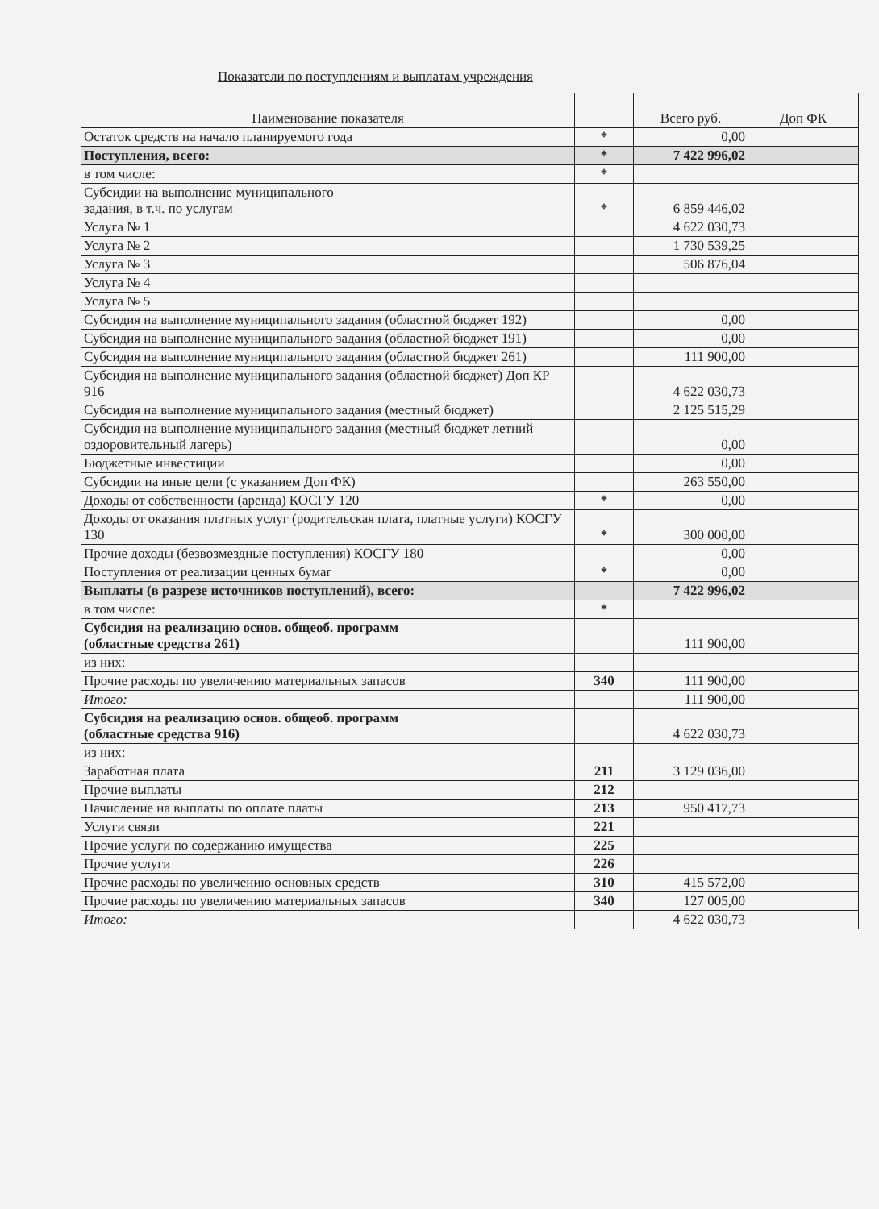Показатели по поступлениям и выплатам учреждения
| Наименование показателя | | Всего руб. | Доп ФК |
| --- | --- | --- | --- |
| Остаток средств на начало планируемого года | * | 0,00 | |
| Поступления, всего: | * | 7 422 996,02 | |
| в том числе: | * | | |
| Субсидии на выполнение муниципального задания, в т.ч. по услугам | * | 6 859 446,02 | |
| Услуга № 1 | | 4 622 030,73 | |
| Услуга № 2 | | 1 730 539,25 | |
| Услуга № 3 | | 506 876,04 | |
| Услуга № 4 | | | |
| Услуга № 5 | | | |
| Субсидия на выполнение муниципального задания (областной бюджет 192) | | 0,00 | |
| Субсидия на выполнение муниципального задания (областной бюджет 191) | | 0,00 | |
| Субсидия на выполнение муниципального задания (областной бюджет 261) | | 111 900,00 | |
| Субсидия на выполнение муниципального задания (областной бюджет) Доп КР 916 | | 4 622 030,73 | |
| Субсидия на выполнение муниципального задания (местный бюджет) | | 2 125 515,29 | |
| Субсидия на выполнение муниципального задания (местный бюджет летний оздоровительный лагерь) | | 0,00 | |
| Бюджетные инвестиции | | 0,00 | |
| Субсидии на иные цели (с указанием Доп ФК) | | 263 550,00 | |
| Доходы от собственности (аренда) КОСГУ 120 | * | 0,00 | |
| Доходы от оказания платных услуг (родительская плата, платные услуги) КОСГУ 130 | * | 300 000,00 | |
| Прочие доходы (безвозмездные поступления) КОСГУ 180 | | 0,00 | |
| Поступления от реализации ценных бумаг | * | 0,00 | |
| Выплаты (в разрезе источников поступлений), всего: | | 7 422 996,02 | |
| в том числе: | * | | |
| Субсидия на реализацию основ. общеоб. программ (областные средства 261) | | 111 900,00 | |
| из них: | | | |
| Прочие расходы по увеличению материальных запасов | 340 | 111 900,00 | |
| Итого: | | 111 900,00 | |
| Субсидия на реализацию основ. общеоб. программ (областные средства 916) | | 4 622 030,73 | |
| из них: | | | |
| Заработная плата | 211 | 3 129 036,00 | |
| Прочие выплаты | 212 | | |
| Начисление на выплаты по оплате платы | 213 | 950 417,73 | |
| Услуги связи | 221 | | |
| Прочие услуги по содержанию имущества | 225 | | |
| Прочие услуги | 226 | | |
| Прочие расходы по увеличению основных средств | 310 | 415 572,00 | |
| Прочие расходы по увеличению материальных запасов | 340 | 127 005,00 | |
| Итого: | | 4 622 030,73 | |